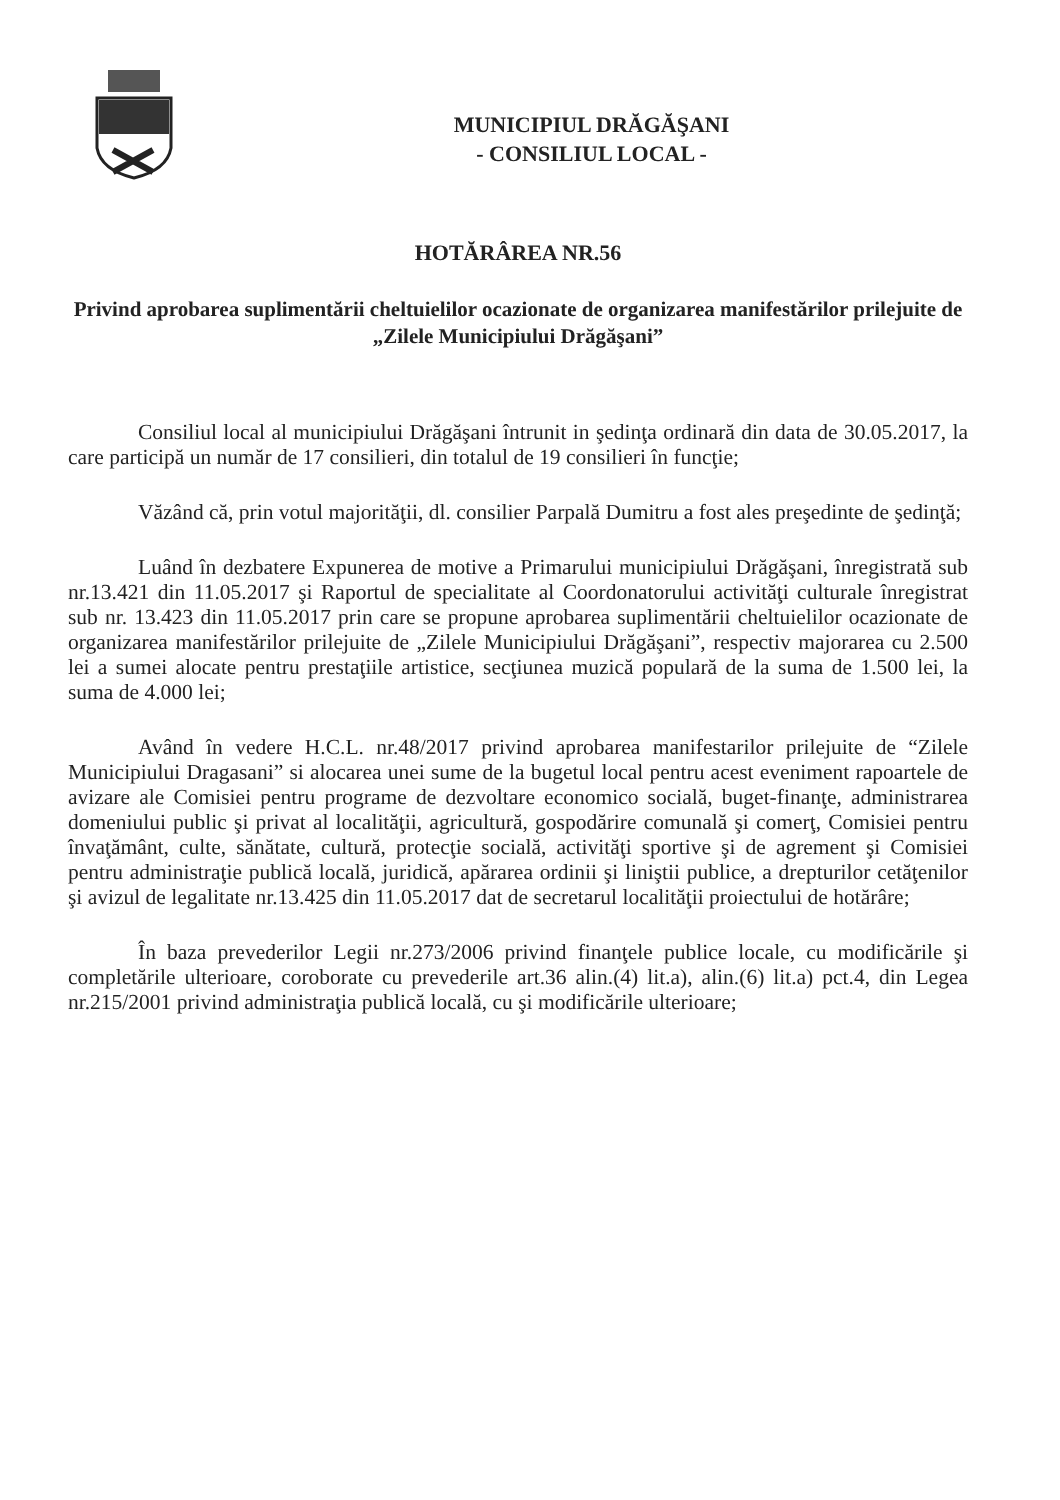MUNICIPIUL DRĂGĂŞANI
- CONSILIUL LOCAL -
HOTĂRÂREA NR.56
Privind aprobarea suplimentării cheltuielilor ocazionate de organizarea manifestărilor prilejuite de „Zilele Municipiului Drăgăşani”
Consiliul local al municipiului Drăgăşani întrunit in şedinţa ordinară din data de 30.05.2017, la care participă un număr de 17 consilieri, din totalul de 19 consilieri în funcţie;
Văzând că, prin votul majorităţii, dl. consilier Parpală Dumitru a fost ales preşedinte de şedinţă;
Luând în dezbatere Expunerea de motive a Primarului municipiului Drăgăşani, înregistrată sub nr.13.421 din 11.05.2017 şi Raportul de specialitate al Coordonatorului activităţi culturale înregistrat sub nr. 13.423 din 11.05.2017 prin care se propune aprobarea suplimentării cheltuielilor ocazionate de organizarea manifestărilor prilejuite de „Zilele Municipiului Drăgăşani”, respectiv majorarea cu 2.500 lei a sumei alocate pentru prestaţiile artistice, secţiunea muzică populară de la suma de 1.500 lei, la suma de 4.000 lei;
Având în vedere H.C.L. nr.48/2017 privind aprobarea manifestarilor prilejuite de “Zilele Municipiului Dragasani” si alocarea unei sume de la bugetul local pentru acest eveniment rapoartele de avizare ale Comisiei pentru programe de dezvoltare economico socială, buget-finanţe, administrarea domeniului public şi privat al localităţii, agricultură, gospodărire comunală şi comerţ, Comisiei pentru învaţământ, culte, sănătate, cultură, protecţie socială, activităţi sportive şi de agrement şi Comisiei pentru administraţie publică locală, juridică, apărarea ordinii şi liniştii publice, a drepturilor cetăţenilor şi avizul de legalitate nr.13.425 din 11.05.2017 dat de secretarul localităţii proiectului de hotărâre;
În baza prevederilor Legii nr.273/2006 privind finanţele publice locale, cu modificările şi completările ulterioare, coroborate cu prevederile art.36 alin.(4) lit.a), alin.(6) lit.a) pct.4, din Legea nr.215/2001 privind administraţia publică locală, cu şi modificările ulterioare;